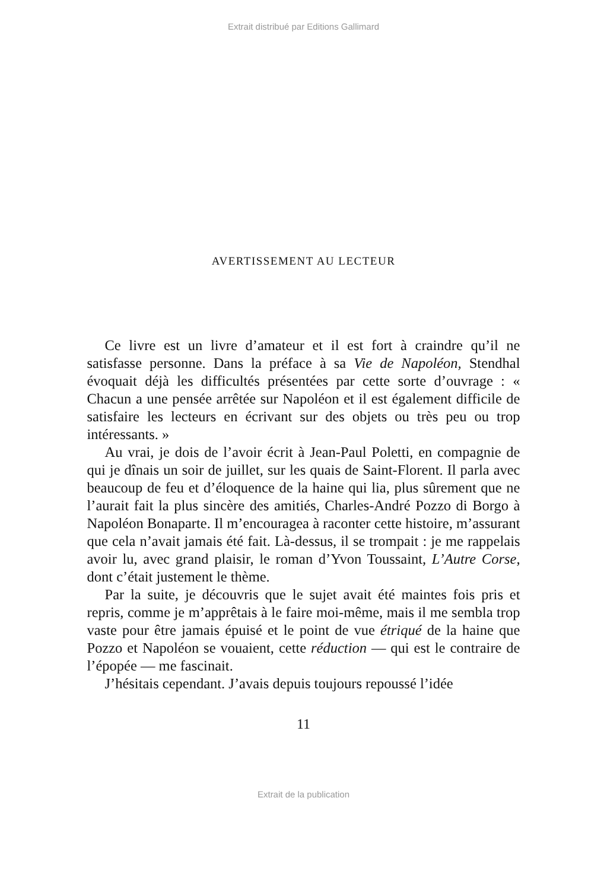Extrait distribué par Editions Gallimard
AVERTISSEMENT AU LECTEUR
Ce livre est un livre d’amateur et il est fort à craindre qu’il ne satisfasse personne. Dans la préface à sa Vie de Napoléon, Stendhal évoquait déjà les difficultés présentées par cette sorte d’ouvrage : « Chacun a une pensée arrêtée sur Napoléon et il est également difficile de satisfaire les lecteurs en écrivant sur des objets ou très peu ou trop intéressants. »
Au vrai, je dois de l’avoir écrit à Jean-Paul Poletti, en compagnie de qui je dînais un soir de juillet, sur les quais de Saint-Florent. Il parla avec beaucoup de feu et d’éloquence de la haine qui lia, plus sûrement que ne l’aurait fait la plus sincère des amitiés, Charles-André Pozzo di Borgo à Napoléon Bonaparte. Il m’encouragea à raconter cette histoire, m’assurant que cela n’avait jamais été fait. Là-dessus, il se trompait : je me rappelais avoir lu, avec grand plaisir, le roman d’Yvon Toussaint, L’Autre Corse, dont c’était justement le thème.
Par la suite, je découvris que le sujet avait été maintes fois pris et repris, comme je m’apprêtais à le faire moi-même, mais il me sembla trop vaste pour être jamais épuisé et le point de vue étriqué de la haine que Pozzo et Napoléon se vouaient, cette réduction — qui est le contraire de l’épopée — me fascinait.
J’hésitais cependant. J’avais depuis toujours repoussé l’idée
11
Extrait de la publication